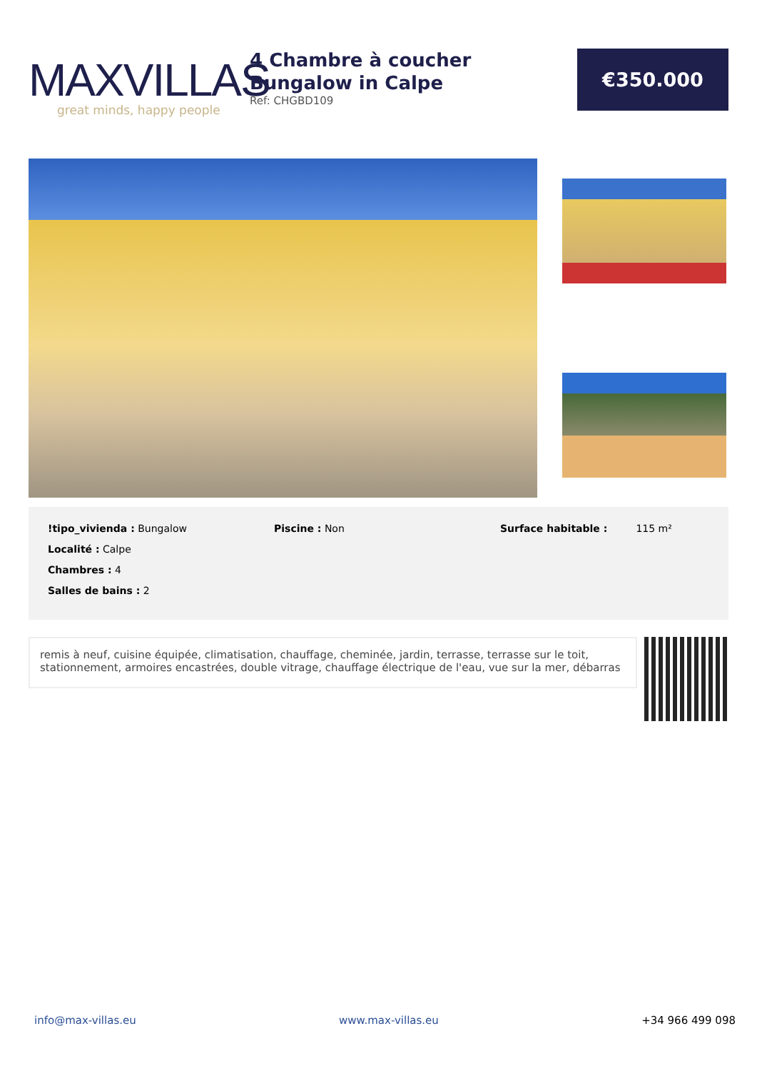MAXVILLAS
great minds, happy people
4 Chambre à coucher Bungalow in Calpe
Ref: CHGBD109
€350.000
!tipo_vivienda : Bungalow
Localité : Calpe
Chambres : 4
Salles de bains : 2
Piscine : Non Surface habitable : 115 m²
remis à neuf, cuisine équipée, climatisation, chauffage, cheminée, jardin, terrasse, terrasse sur le toit, stationnement, armoires encastrées, double vitrage, chauffage électrique de l'eau, vue sur la mer, débarras
info@max-villas.eu www.max-villas.eu +34 966 499 098